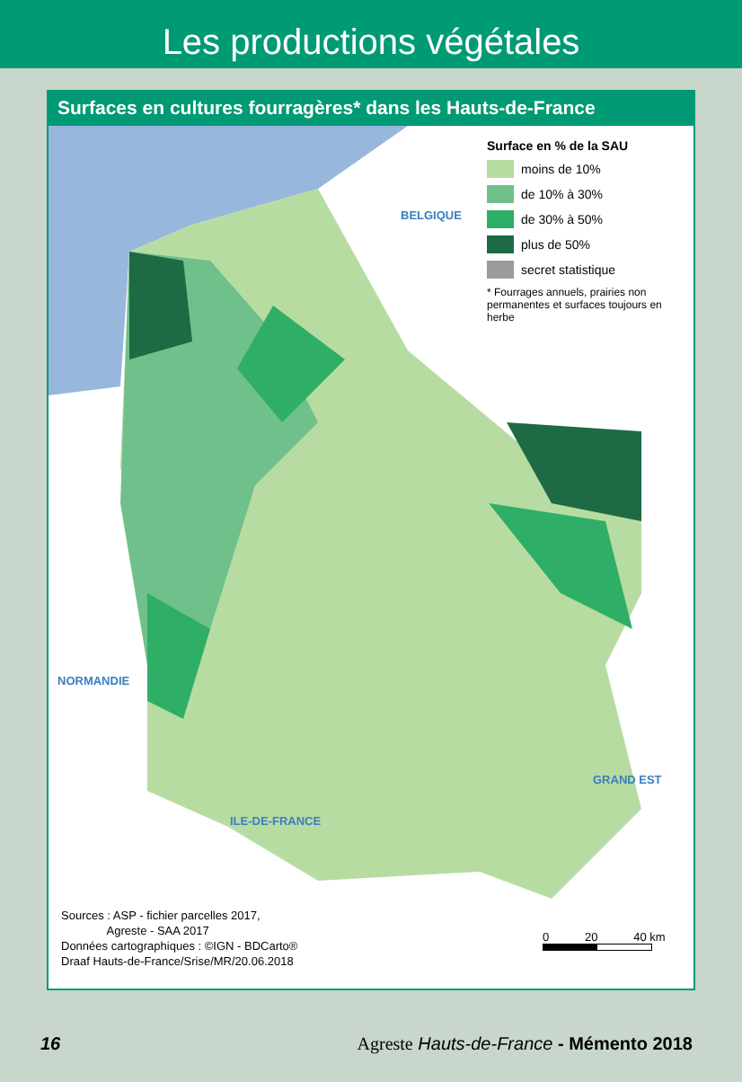Les productions végétales
Surfaces en cultures fourragères* dans les Hauts-de-France
Surface en % de la SAU
moins de 10%
de 10% à 30%
de 30% à 50%
plus de 50%
secret statistique
* Fourrages annuels, prairies non permanentes et surfaces toujours en herbe
BELGIQUE
NORMANDIE
GRAND EST
ILE-DE-FRANCE
Sources : ASP - fichier parcelles 2017,
Agreste - SAA 2017
Données cartographiques : ©IGN - BDCarto®
Draaf Hauts-de-France/Srise/MR/20.06.2018
0 20 40 km
16 Agreste Hauts-de-France - Mémento 2018